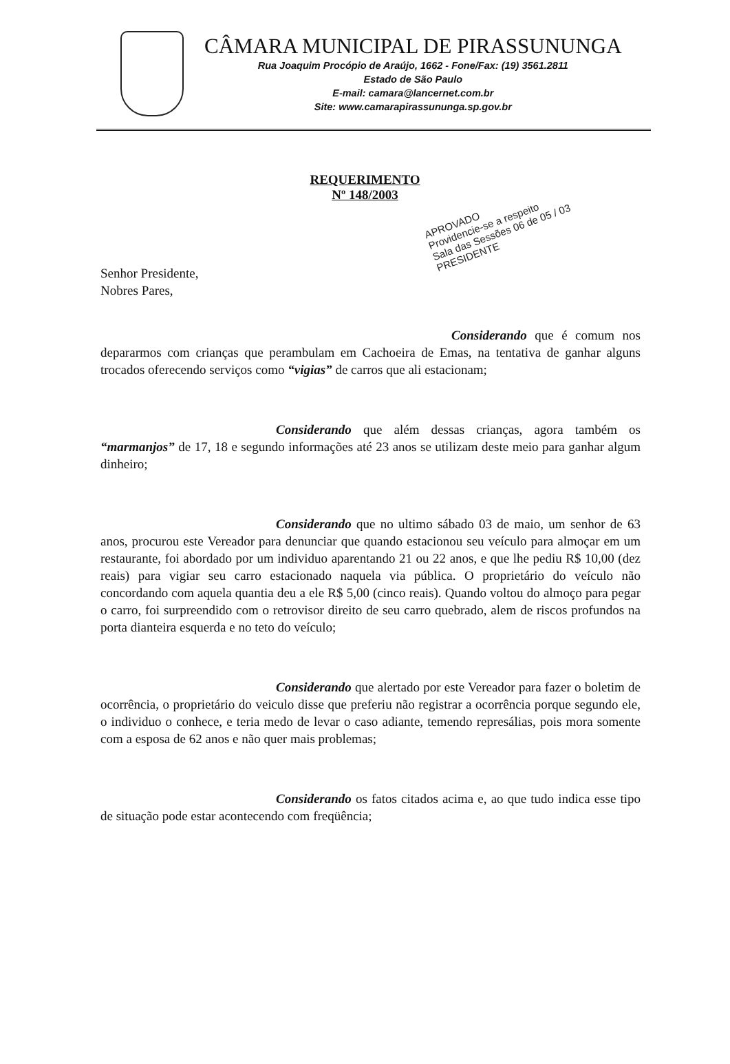CÂMARA MUNICIPAL DE PIRASSUNUNGA
Rua Joaquim Procópio de Araújo, 1662 - Fone/Fax: (19) 3561.2811
Estado de São Paulo
E-mail: camara@lancernet.com.br
Site: www.camarapirassununga.sp.gov.br
REQUERIMENTO
Nº 148/2003
APROVADO
Providencie-se a respeito
Sala das Sessões 06 de 05 / 03
PRESIDENTE
Senhor Presidente,
Nobres Pares,
Considerando que é comum nos depararmos com crianças que perambulam em Cachoeira de Emas, na tentativa de ganhar alguns trocados oferecendo serviços como “vigias” de carros que ali estacionam;
Considerando que além dessas crianças, agora também os “marmanjos” de 17, 18 e segundo informações até 23 anos se utilizam deste meio para ganhar algum dinheiro;
Considerando que no ultimo sábado 03 de maio, um senhor de 63 anos, procurou este Vereador para denunciar que quando estacionou seu veículo para almoçar em um restaurante, foi abordado por um individuo aparentando 21 ou 22 anos, e que lhe pediu R$ 10,00 (dez reais) para vigiar seu carro estacionado naquela via pública. O proprietário do veículo não concordando com aquela quantia deu a ele R$ 5,00 (cinco reais). Quando voltou do almoço para pegar o carro, foi surpreendido com o retrovisor direito de seu carro quebrado, alem de riscos profundos na porta dianteira esquerda e no teto do veículo;
Considerando que alertado por este Vereador para fazer o boletim de ocorrência, o proprietário do veiculo disse que preferiu não registrar a ocorrência porque segundo ele, o individuo o conhece, e teria medo de levar o caso adiante, temendo represálias, pois mora somente com a esposa de 62 anos e não quer mais problemas;
Considerando os fatos citados acima e, ao que tudo indica esse tipo de situação pode estar acontecendo com freqüência;